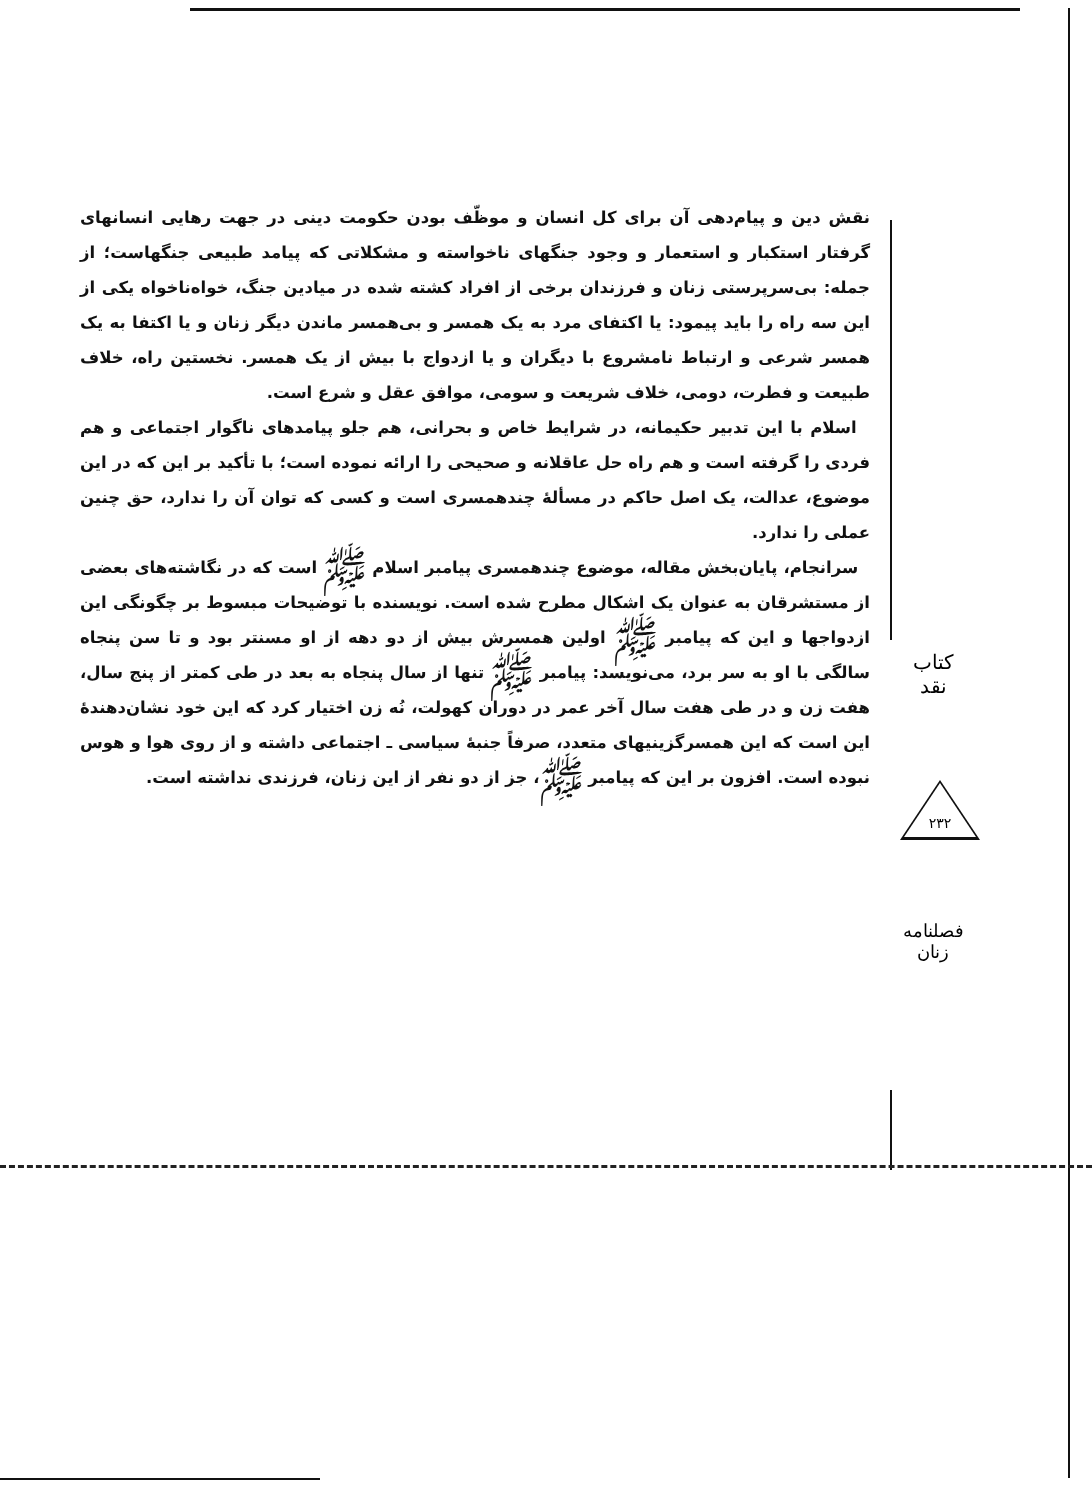نقش دین و پیام‌دهی آن برای کل انسان و موظّف بودن حکومت دینی در جهت رهایی انسانهای گرفتار استکبار و استعمار و وجود جنگهای ناخواسته و مشکلاتی که پیامد طبیعی جنگهاست؛ از جمله: بی‌سرپرستی زنان و فرزندان برخی از افراد کشته شده در میادین جنگ، خواه‌ناخواه یکی از این سه راه را باید پیمود: یا اکتفای مرد به یک همسر و بی‌همسر ماندن دیگر زنان و یا اکتفا به یک همسر شرعی و ارتباط نامشروع با دیگران و یا ازدواج با بیش از یک همسر. نخستین راه، خلاف طبیعت و فطرت، دومی، خلاف شریعت و سومی، موافق عقل و شرع است.
اسلام با این تدبیر حکیمانه، در شرایط خاص و بحرانی، هم جلو پیامدهای ناگوار اجتماعی و هم فردی را گرفته است و هم راه حل عاقلانه و صحیحی را ارائه نموده است؛ با تأکید بر این که در این موضوع، عدالت، یک اصل حاکم در مسألهٔ چندهمسری است و کسی که توان آن را ندارد، حق چنین عملی را ندارد.
سرانجام، پایان‌بخش مقاله، موضوع چندهمسری پیامبر اسلام ﷺ است که در نگاشته‌های بعضی از مستشرقان به عنوان یک اشکال مطرح شده است. نویسنده با توضیحات مبسوط بر چگونگی این ازدواجها و این که پیامبر ﷺ اولین همسرش بیش از دو دهه از او مسنتر بود و تا سن پنجاه سالگی با او به سر برد، می‌نویسد: پیامبر ﷺ تنها از سال پنجاه به بعد در طی کمتر از پنج سال، هفت زن و در طی هفت سال آخر عمر در دوران کهولت، نُه زن اختیار کرد که این خود نشان‌دهندهٔ این است که این همسرگزینیهای متعدد، صرفاً جنبهٔ سیاسی ـ اجتماعی داشته و از روی هوا و هوس نبوده است. افزون بر این که پیامبر ﷺ، جز از دو نفر از این زنان، فرزندی نداشته است.
کتاب نقد
۲۳۲
فصلنامه زنان